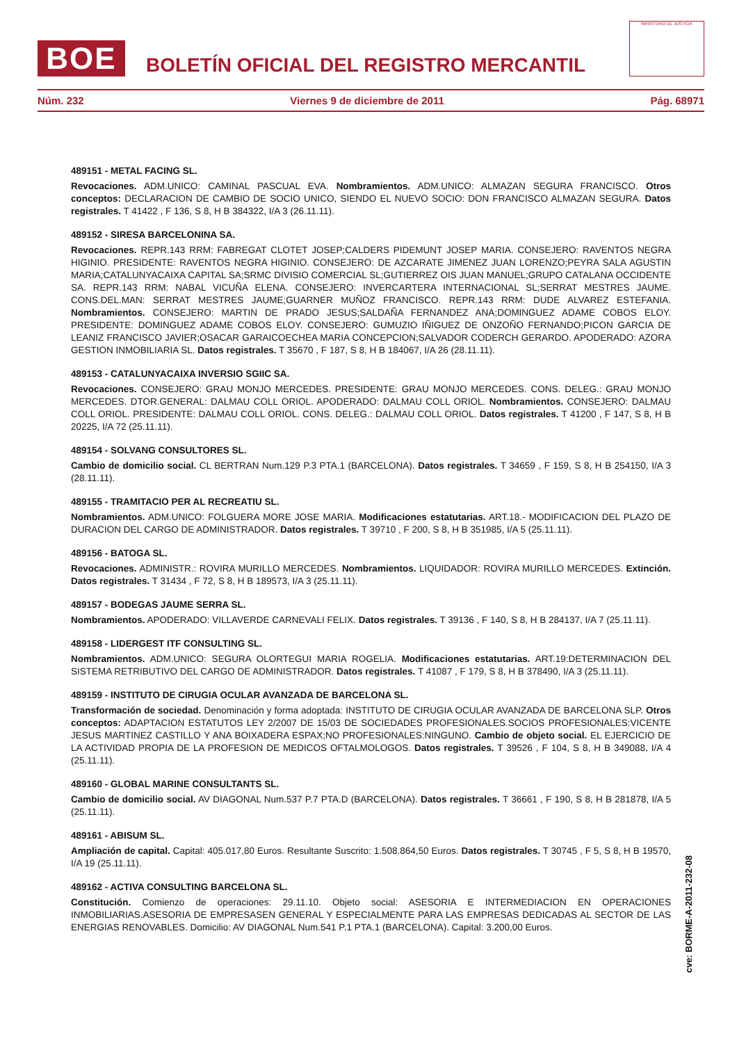BOE
BOLETÍN OFICIAL DEL REGISTRO MERCANTIL
MINISTERIO DE JUSTICIA
Núm. 232 Viernes 9 de diciembre de 2011 Pág. 68971
489151 - METAL FACING SL.
Revocaciones. ADM.UNICO: CAMINAL PASCUAL EVA. Nombramientos. ADM.UNICO: ALMAZAN SEGURA FRANCISCO. Otros conceptos: DECLARACION DE CAMBIO DE SOCIO UNICO, SIENDO EL NUEVO SOCIO: DON FRANCISCO ALMAZAN SEGURA. Datos registrales. T 41422 , F 136, S 8, H B 384322, I/A 3 (26.11.11).
489152 - SIRESA BARCELONINA SA.
Revocaciones. REPR.143 RRM: FABREGAT CLOTET JOSEP;CALDERS PIDEMUNT JOSEP MARIA. CONSEJERO: RAVENTOS NEGRA HIGINIO. PRESIDENTE: RAVENTOS NEGRA HIGINIO. CONSEJERO: DE AZCARATE JIMENEZ JUAN LORENZO;PEYRA SALA AGUSTIN MARIA;CATALUNYACAIXA CAPITAL SA;SRMC DIVISIO COMERCIAL SL;GUTIERREZ OIS JUAN MANUEL;GRUPO CATALANA OCCIDENTE SA. REPR.143 RRM: NABAL VICUÑA ELENA. CONSEJERO: INVERCARTERA INTERNACIONAL SL;SERRAT MESTRES JAUME. CONS.DEL.MAN: SERRAT MESTRES JAUME;GUARNER MUÑOZ FRANCISCO. REPR.143 RRM: DUDE ALVAREZ ESTEFANIA. Nombramientos. CONSEJERO: MARTIN DE PRADO JESUS;SALDAÑA FERNANDEZ ANA;DOMINGUEZ ADAME COBOS ELOY. PRESIDENTE: DOMINGUEZ ADAME COBOS ELOY. CONSEJERO: GUMUZIO IÑIGUEZ DE ONZOÑO FERNANDO;PICON GARCIA DE LEANIZ FRANCISCO JAVIER;OSACAR GARAICOECHEA MARIA CONCEPCION;SALVADOR CODERCH GERARDO. APODERADO: AZORA GESTION INMOBILIARIA SL. Datos registrales. T 35670 , F 187, S 8, H B 184067, I/A 26 (28.11.11).
489153 - CATALUNYACAIXA INVERSIO SGIIC SA.
Revocaciones. CONSEJERO: GRAU MONJO MERCEDES. PRESIDENTE: GRAU MONJO MERCEDES. CONS. DELEG.: GRAU MONJO MERCEDES. DTOR.GENERAL: DALMAU COLL ORIOL. APODERADO: DALMAU COLL ORIOL. Nombramientos. CONSEJERO: DALMAU COLL ORIOL. PRESIDENTE: DALMAU COLL ORIOL. CONS. DELEG.: DALMAU COLL ORIOL. Datos registrales. T 41200 , F 147, S 8, H B 20225, I/A 72 (25.11.11).
489154 - SOLVANG CONSULTORES SL.
Cambio de domicilio social. CL BERTRAN Num.129 P.3 PTA.1 (BARCELONA). Datos registrales. T 34659 , F 159, S 8, H B 254150, I/A 3 (28.11.11).
489155 - TRAMITACIO PER AL RECREATIU SL.
Nombramientos. ADM.UNICO: FOLGUERA MORE JOSE MARIA. Modificaciones estatutarias. ART.18.- MODIFICACION DEL PLAZO DE DURACION DEL CARGO DE ADMINISTRADOR. Datos registrales. T 39710 , F 200, S 8, H B 351985, I/A 5 (25.11.11).
489156 - BATOGA SL.
Revocaciones. ADMINISTR.: ROVIRA MURILLO MERCEDES. Nombramientos. LIQUIDADOR: ROVIRA MURILLO MERCEDES. Extinción. Datos registrales. T 31434 , F 72, S 8, H B 189573, I/A 3 (25.11.11).
489157 - BODEGAS JAUME SERRA SL.
Nombramientos. APODERADO: VILLAVERDE CARNEVALI FELIX. Datos registrales. T 39136 , F 140, S 8, H B 284137, I/A 7 (25.11.11).
489158 - LIDERGEST ITF CONSULTING SL.
Nombramientos. ADM.UNICO: SEGURA OLORTEGUI MARIA ROGELIA. Modificaciones estatutarias. ART.19:DETERMINACION DEL SISTEMA RETRIBUTIVO DEL CARGO DE ADMINISTRADOR. Datos registrales. T 41087 , F 179, S 8, H B 378490, I/A 3 (25.11.11).
489159 - INSTITUTO DE CIRUGIA OCULAR AVANZADA DE BARCELONA SL.
Transformación de sociedad. Denominación y forma adoptada: INSTITUTO DE CIRUGIA OCULAR AVANZADA DE BARCELONA SLP. Otros conceptos: ADAPTACION ESTATUTOS LEY 2/2007 DE 15/03 DE SOCIEDADES PROFESIONALES.SOCIOS PROFESIONALES:VICENTE JESUS MARTINEZ CASTILLO Y ANA BOIXADERA ESPAX;NO PROFESIONALES:NINGUNO. Cambio de objeto social. EL EJERCICIO DE LA ACTIVIDAD PROPIA DE LA PROFESION DE MEDICOS OFTALMOLOGOS. Datos registrales. T 39526 , F 104, S 8, H B 349088, I/A 4 (25.11.11).
489160 - GLOBAL MARINE CONSULTANTS SL.
Cambio de domicilio social. AV DIAGONAL Num.537 P.7 PTA.D (BARCELONA). Datos registrales. T 36661 , F 190, S 8, H B 281878, I/A 5 (25.11.11).
489161 - ABISUM SL.
Ampliación de capital. Capital: 405.017,80 Euros. Resultante Suscrito: 1.508.864,50 Euros. Datos registrales. T 30745 , F 5, S 8, H B 19570, I/A 19 (25.11.11).
489162 - ACTIVA CONSULTING BARCELONA SL.
Constitución. Comienzo de operaciones: 29.11.10. Objeto social: ASESORIA E INTERMEDIACION EN OPERACIONES INMOBILIARIAS.ASESORIA DE EMPRESASEN GENERAL Y ESPECIALMENTE PARA LAS EMPRESAS DEDICADAS AL SECTOR DE LAS ENERGIAS RENOVABLES. Domicilio: AV DIAGONAL Num.541 P.1 PTA.1 (BARCELONA). Capital: 3.200,00 Euros.
cve: BORME-A-2011-232-08